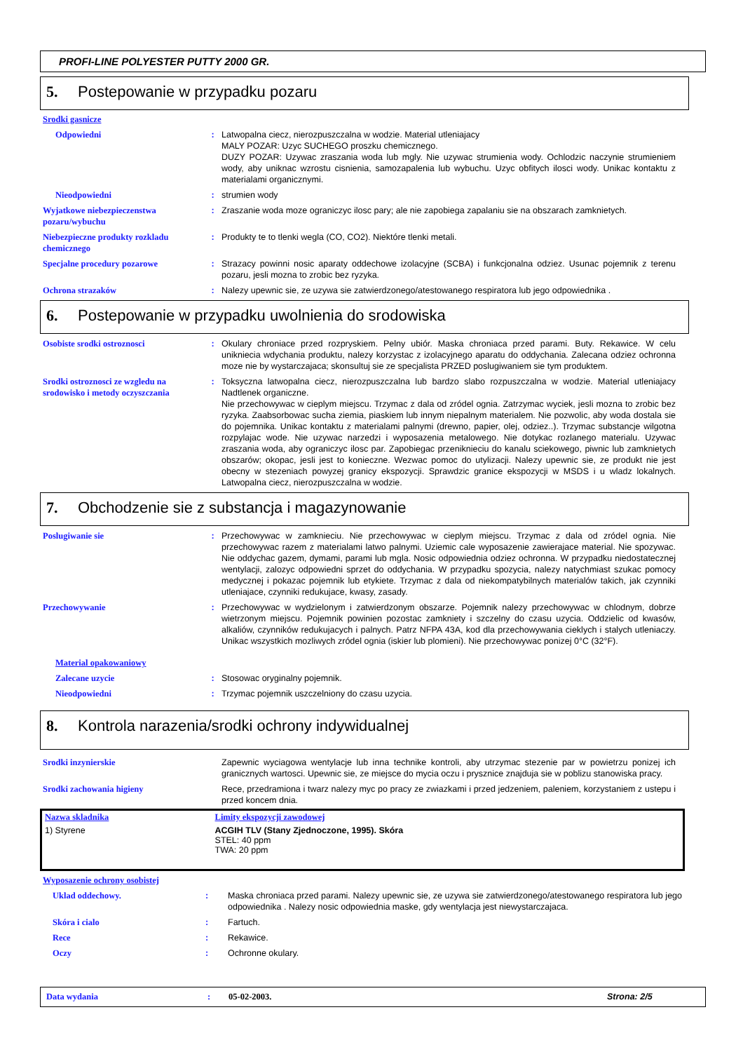PROFI-LINE POLYESTER PUTTY 2000 GR.
5. Postepowanie w przypadku pozaru
Srodki gasnicze
Odpowiedni : Latwopalna ciecz, nierozpuszczalna w wodzie. Material utleniajacy
MALY POZAR: Uzyc SUCHEGO proszku chemicznego.
DUZY POZAR: Uzywac zraszania woda lub mgly. Nie uzywac strumienia wody. Ochlodzic naczynie strumieniem wody, aby uniknac wzrostu cisnienia, samozapalenia lub wybuchu. Uzyc obfitych ilosci wody. Unikac kontaktu z materialami organicznymi.
Nieodpowiedni : strumien wody
Wyjatkowe niebezpieczenstwa pozaru/wybuchu
: Zraszanie woda moze ograniczyc ilosc pary; ale nie zapobiega zapalaniu sie na obszarach zamknietych.
Niebezpieczne produkty rozkladu chemicznego
: Produkty te to tlenki wegla (CO, CO2). Niektóre tlenki metali.
Specjalne procedury pozarowe : Strazacy powinni nosic aparaty oddechowe izolacyjne (SCBA) i funkcjonalna odziez. Usunac pojemnik z terenu pozaru, jesli mozna to zrobic bez ryzyka.
Ochrona strazaków : Nalezy upewnic sie, ze uzywa sie zatwierdzonego/atestowanego respiratora lub jego odpowiednika .
6. Postepowanie w przypadku uwolnienia do srodowiska
Osobiste srodki ostroznosci : Okulary chroniace przed rozpryskiem. Pelny ubiór. Maska chroniaca przed parami. Buty. Rekawice. W celu unikniecia wdychania produktu, nalezy korzystac z izolacyjnego aparatu do oddychania. Zalecana odziez ochronna moze nie by wystarczajaca; skonsultuj sie ze specjalista PRZED poslugiwaniem sie tym produktem.
Srodki ostroznosci ze wzgledu na srodowisko i metody oczyszczania
: Toksyczna latwopalna ciecz, nierozpuszczalna lub bardzo slabo rozpuszczalna w wodzie. Material utleniajacy Nadtlenek organiczne.
Nie przechowywac w cieplym miejscu. Trzymac z dala od zródel ognia. Zatrzymac wyciek, jesli mozna to zrobic bez ryzyka. Zaabsorbowac sucha ziemia, piaskiem lub innym niepalnym materialem. Nie pozwolic, aby woda dostala sie do pojemnika. Unikac kontaktu z materialami palnymi (drewno, papier, olej, odziez..). Trzymac substancje wilgotna rozpylajac wode. Nie uzywac narzedzi i wyposazenia metalowego. Nie dotykac rozlanego materialu. Uzywac zraszania woda, aby ograniczyc ilosc par. Zapobiegac przeniknieciu do kanalu sciekowego, piwnic lub zamknietych obszarów; okopac, jesli jest to konieczne. Wezwac pomoc do utylizacji. Nalezy upewnic sie, ze produkt nie jest obecny w stezeniach powyzej granicy ekspozycji. Sprawdzic granice ekspozycji w MSDS i u wladz lokalnych. Latwopalna ciecz, nierozpuszczalna w wodzie.
7. Obchodzenie sie z substancja i magazynowanie
Poslugiwanie sie : Przechowywac w zamknieciu. Nie przechowywac w cieplym miejscu. Trzymac z dala od zródel ognia. Nie przechowywac razem z materialami latwo palnymi. Uziemic cale wyposazenie zawierajace material. Nie spozywac. Nie oddychac gazem, dymami, parami lub mgla. Nosic odpowiednia odziez ochronna. W przypadku niedostatecznej wentylacji, zalozyc odpowiedni sprzet do oddychania. W przypadku spozycia, nalezy natychmiast szukac pomocy medycznej i pokazac pojemnik lub etykiete. Trzymac z dala od niekompatybilnych materialów takich, jak czynniki utleniajace, czynniki redukujace, kwasy, zasady.
Przechowywanie : Przechowywac w wydzielonym i zatwierdzonym obszarze. Pojemnik nalezy przechowywac w chlodnym, dobrze wietrzonym miejscu. Pojemnik powinien pozostac zamkniety i szczelny do czasu uzycia. Oddzielic od kwasów, alkaliów, czynników redukujacych i palnych. Patrz NFPA 43A, kod dla przechowywania cieklych i stalych utleniaczy. Unikac wszystkich mozliwych zródel ognia (iskier lub plomieni). Nie przechowywac ponizej 0°C (32°F).
Material opakowaniowy
Zalecane uzycie : Stosowac oryginalny pojemnik.
Nieodpowiedni : Trzymac pojemnik uszczelniony do czasu uzycia.
8. Kontrola narazenia/srodki ochrony indywidualnej
Srodki inzynierskie Zapewnic wyciagowa wentylacje lub inna technike kontroli, aby utrzymac stezenie par w powietrzu ponizej ich granicznych wartosci. Upewnic sie, ze miejsce do mycia oczu i prysznice znajduja sie w poblizu stanowiska pracy.
Srodki zachowania higieny Rece, przedramiona i twarz nalezy myc po pracy ze zwiazkami i przed jedzeniem, paleniem, korzystaniem z ustepu i przed koncem dnia.
| Nazwa skladnika | Limity ekspozycji zawodowej |
| --- | --- |
| 1) Styrene | ACGIH TLV (Stany Zjednoczone, 1995). Skóra STEL: 40 ppm TWA: 20 ppm |
Wyposazenie ochrony osobistej
Uklad oddechowy. : Maska chroniaca przed parami. Nalezy upewnic sie, ze uzywa sie zatwierdzonego/atestowanego respiratora lub jego odpowiednika . Nalezy nosic odpowiednia maske, gdy wentylacja jest niewystarczajaca.
Skóra i cialo : Fartuch.
Rece : Rekawice.
Oczy : Ochronne okulary.
Data wydania: 05-02-2003. Strona: 2/5